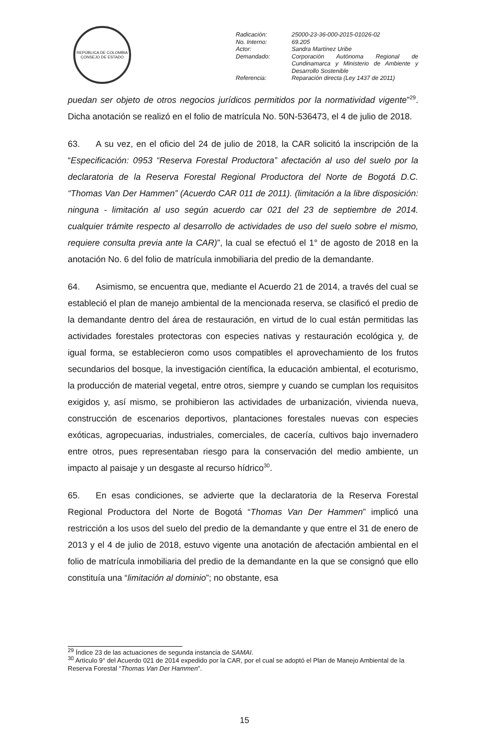REPÚBLICA DE COLOMBIA
CONSEJO DE ESTADO
| Radicación: | 25000-23-36-000-2015-01026-02 |
| No. Interno: | 69.205 |
| Actor: | Sandra Martínez Uribe |
| Demandado: | Corporación Autónoma Regional de Cundinamarca y Ministerio de Ambiente y Desarrollo Sostenible |
| Referencia: | Reparación directa (Ley 1437 de 2011) |
puedan ser objeto de otros negocios jurídicos permitidos por la normatividad vigente”<sup>29</sup>. Dicha anotación se realizó en el folio de matrícula No. 50N-536473, el 4 de julio de 2018.
63. A su vez, en el oficio del 24 de julio de 2018, la CAR solicitó la inscripción de la “Especificación: 0953 “Reserva Forestal Productora” afectación al uso del suelo por la declaratoria de la Reserva Forestal Regional Productora del Norte de Bogotá D.C. “Thomas Van Der Hammen” (Acuerdo CAR 011 de 2011). (limitación a la libre disposición: ninguna - limitación al uso según acuerdo car 021 del 23 de septiembre de 2014. cualquier trámite respecto al desarrollo de actividades de uso del suelo sobre el mismo, requiere consulta previa ante la CAR)”, la cual se efectuó el 1° de agosto de 2018 en la anotación No. 6 del folio de matrícula inmobiliaria del predio de la demandante.
64. Asimismo, se encuentra que, mediante el Acuerdo 21 de 2014, a través del cual se estableció el plan de manejo ambiental de la mencionada reserva, se clasificó el predio de la demandante dentro del área de restauración, en virtud de lo cual están permitidas las actividades forestales protectoras con especies nativas y restauración ecológica y, de igual forma, se establecieron como usos compatibles el aprovechamiento de los frutos secundarios del bosque, la investigación científica, la educación ambiental, el ecoturismo, la producción de material vegetal, entre otros, siempre y cuando se cumplan los requisitos exigidos y, así mismo, se prohibieron las actividades de urbanización, vivienda nueva, construcción de escenarios deportivos, plantaciones forestales nuevas con especies exóticas, agropecuarias, industriales, comerciales, de cacería, cultivos bajo invernadero entre otros, pues representaban riesgo para la conservación del medio ambiente, un impacto al paisaje y un desgaste al recurso hídrico<sup>30</sup>.
65. En esas condiciones, se advierte que la declaratoria de la Reserva Forestal Regional Productora del Norte de Bogotá “Thomas Van Der Hammen” implicó una restricción a los usos del suelo del predio de la demandante y que entre el 31 de enero de 2013 y el 4 de julio de 2018, estuvo vigente una anotación de afectación ambiental en el folio de matrícula inmobiliaria del predio de la demandante en la que se consignó que ello constituía una “limitación al dominio”; no obstante, esa
<sup>29</sup> Índice 23 de las actuaciones de segunda instancia de SAMAI.
<sup>30</sup> Artículo 9° del Acuerdo 021 de 2014 expedido por la CAR, por el cual se adoptó el Plan de Manejo Ambiental de la Reserva Forestal “Thomas Van Der Hammen”.
15